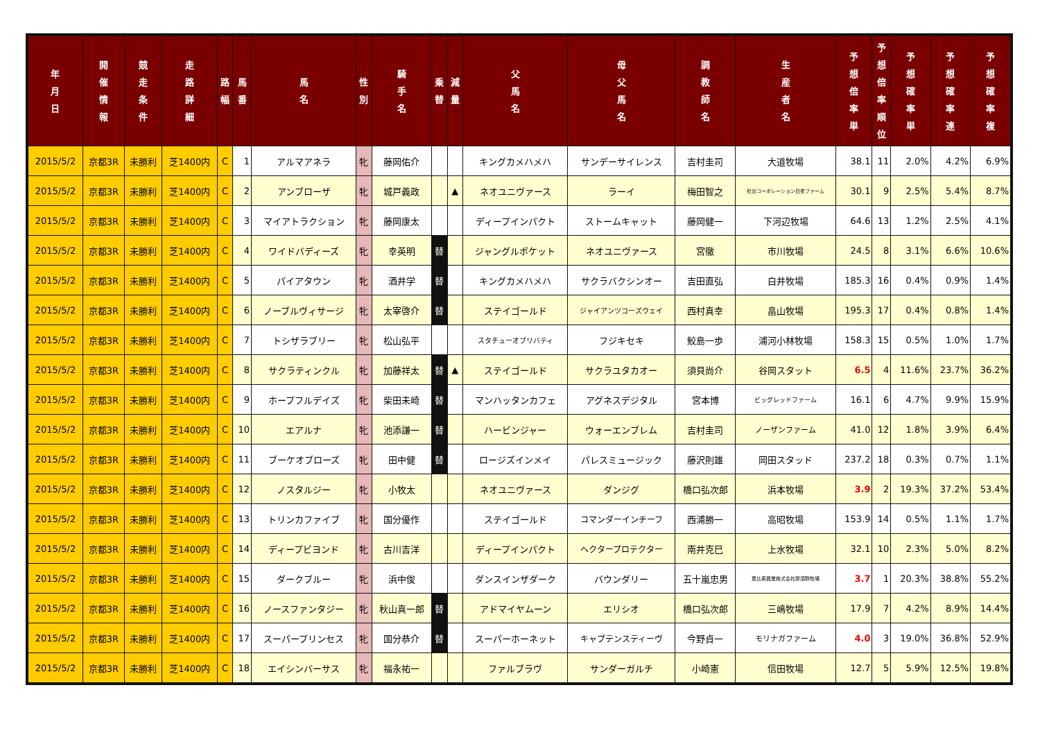| 年 月 日 | 開 催 情 報 | 競 走 条 件 | 走 路 詳 細 | 路 幅 | 馬 番 | 馬 名 | 性 別 | 騎 手 名 | 乗 替 | 減 量 | 父 馬 名 | 母 父 馬 名 | 調 教 師 名 | 生 産 者 名 | 予 想 倍 率 単 | 予 想 倍 率 順 位 | 予 想 確 率 単 | 予 想 確 率 連 | 予 想 確 率 複 |
| --- | --- | --- | --- | --- | --- | --- | --- | --- | --- | --- | --- | --- | --- | --- | --- | --- | --- | --- | --- |
| 2015/5/2 | 京都3R | 未勝利 | 芝1400内 | C | 1 | アルマアネラ | 牝 | 藤岡佑介 | | | キングカメハメハ | サンデーサイレンス | 吉村圭司 | 大道牧場 | 38.1 | 11 | 2.0% | 4.2% | 6.9% |
| 2015/5/2 | 京都3R | 未勝利 | 芝1400内 | C | 2 | アンブローザ | 牝 | 城戸義政 | | ▲ | ネオユニヴァース | ラーイ | 梅田智之 | 社台コーポレーション白老ファーム | 30.1 | 9 | 2.5% | 5.4% | 8.7% |
| 2015/5/2 | 京都3R | 未勝利 | 芝1400内 | C | 3 | マイアトラクション | 牝 | 藤岡康太 | | | ディープインパクト | ストームキャット | 藤岡健一 | 下河辺牧場 | 64.6 | 13 | 1.2% | 2.5% | 4.1% |
| 2015/5/2 | 京都3R | 未勝利 | 芝1400内 | C | 4 | ワイドバディーズ | 牝 | 幸英明 | 替 | | ジャングルポケット | ネオユニヴァース | 宮徹 | 市川牧場 | 24.5 | 8 | 3.1% | 6.6% | 10.6% |
| 2015/5/2 | 京都3R | 未勝利 | 芝1400内 | C | 5 | パイアタウン | 牝 | 酒井学 | 替 | | キングカメハメハ | サクラバクシンオー | 吉田直弘 | 白井牧場 | 185.3 | 16 | 0.4% | 0.9% | 1.4% |
| 2015/5/2 | 京都3R | 未勝利 | 芝1400内 | C | 6 | ノーブルヴィサージ | 牝 | 太宰啓介 | 替 | | ステイゴールド | ジャイアンツコーズウェイ | 西村真幸 | 畠山牧場 | 195.3 | 17 | 0.4% | 0.8% | 1.4% |
| 2015/5/2 | 京都3R | 未勝利 | 芝1400内 | C | 7 | トシザラブリー | 牝 | 松山弘平 | | | スタチューオブリバティ | フジキセキ | 鮫島一歩 | 浦河小林牧場 | 158.3 | 15 | 0.5% | 1.0% | 1.7% |
| 2015/5/2 | 京都3R | 未勝利 | 芝1400内 | C | 8 | サクラティンクル | 牝 | 加藤祥太 | 替 | ▲ | ステイゴールド | サクラユタカオー | 須貝尚介 | 谷岡スタット | 6.5 | 4 | 11.6% | 23.7% | 36.2% |
| 2015/5/2 | 京都3R | 未勝利 | 芝1400内 | C | 9 | ホープフルデイズ | 牝 | 柴田未崎 | 替 | | マンハッタンカフェ | アグネスデジタル | 宮本博 | ビッグレッドファーム | 16.1 | 6 | 4.7% | 9.9% | 15.9% |
| 2015/5/2 | 京都3R | 未勝利 | 芝1400内 | C | 10 | エアルナ | 牝 | 池添謙一 | 替 | | ハービンジャー | ウォーエンブレム | 吉村圭司 | ノーザンファーム | 41.0 | 12 | 1.8% | 3.9% | 6.4% |
| 2015/5/2 | 京都3R | 未勝利 | 芝1400内 | C | 11 | ブーケオブローズ | 牝 | 田中健 | 替 | | ロージズインメイ | パレスミュージック | 藤沢則雄 | 岡田スタッド | 237.2 | 18 | 0.3% | 0.7% | 1.1% |
| 2015/5/2 | 京都3R | 未勝利 | 芝1400内 | C | 12 | ノスタルジー | 牝 | 小牧太 | | | ネオユニヴァース | ダンジグ | 橋口弘次郎 | 浜本牧場 | 3.9 | 2 | 19.3% | 37.2% | 53.4% |
| 2015/5/2 | 京都3R | 未勝利 | 芝1400内 | C | 13 | トリンカファイブ | 牝 | 国分優作 | | | ステイゴールド | コマンダーインチーフ | 西浦勝一 | 高昭牧場 | 153.9 | 14 | 0.5% | 1.1% | 1.7% |
| 2015/5/2 | 京都3R | 未勝利 | 芝1400内 | C | 14 | ディープビヨンド | 牝 | 古川吉洋 | | | ディープインパクト | ヘクタープロテクター | 南井克巳 | 上水牧場 | 32.1 | 10 | 2.3% | 5.0% | 8.2% |
| 2015/5/2 | 京都3R | 未勝利 | 芝1400内 | C | 15 | ダークブルー | 牝 | 浜中俊 | | | ダンスインザダーク | バウンダリー | 五十嵐忠男 | 恵比寿興業株式会社那須野牧場 | 3.7 | 1 | 20.3% | 38.8% | 55.2% |
| 2015/5/2 | 京都3R | 未勝利 | 芝1400内 | C | 16 | ノースファンタジー | 牝 | 秋山真一郎 | 替 | | アドマイヤムーン | エリシオ | 橋口弘次郎 | 三嶋牧場 | 17.9 | 7 | 4.2% | 8.9% | 14.4% |
| 2015/5/2 | 京都3R | 未勝利 | 芝1400内 | C | 17 | スーパープリンセス | 牝 | 国分恭介 | 替 | | スーパーホーネット | キャプテンスティーヴ | 今野貞一 | モリナガファーム | 4.0 | 3 | 19.0% | 36.8% | 52.9% |
| 2015/5/2 | 京都3R | 未勝利 | 芝1400内 | C | 18 | エイシンバーサス | 牝 | 福永祐一 | | | ファルブラヴ | サンダーガルチ | 小崎憲 | 信田牧場 | 12.7 | 5 | 5.9% | 12.5% | 19.8% |